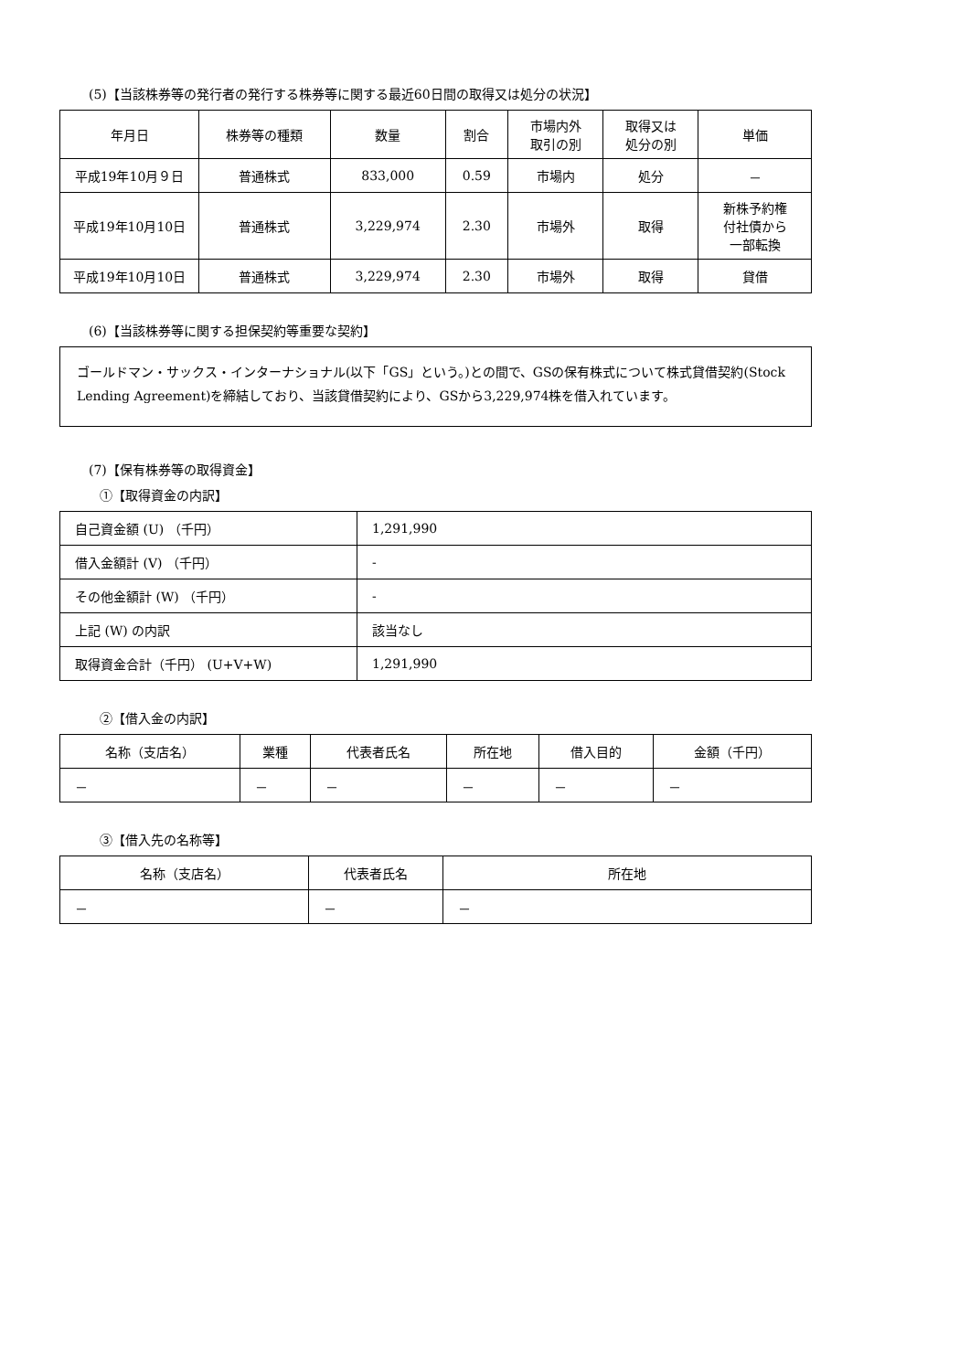(5)【当該株券等の発行者の発行する株券等に関する最近60日間の取得又は処分の状況】
| 年月日 | 株券等の種類 | 数量 | 割合 | 市場内外 取引の別 | 取得又は 処分の別 | 単価 |
| --- | --- | --- | --- | --- | --- | --- |
| 平成19年10月９日 | 普通株式 | 833,000 | 0.59 | 市場内 | 処分 | － |
| 平成19年10月10日 | 普通株式 | 3,229,974 | 2.30 | 市場外 | 取得 | 新株予約権 付社債から 一部転換 |
| 平成19年10月10日 | 普通株式 | 3,229,974 | 2.30 | 市場外 | 取得 | 貸借 |
(6)【当該株券等に関する担保契約等重要な契約】
ゴールドマン・サックス・インターナショナル(以下「GS」という。)との間で、GSの保有株式について株式貸借契約(Stock Lending Agreement)を締結しており、当該貸借契約により、GSから3,229,974株を借入れています。
(7)【保有株券等の取得資金】
①【取得資金の内訳】
| 自己資金額 (U) （千円） | 1,291,990 |
| 借入金額計 (V) （千円） | - |
| その他金額計 (W) （千円） | - |
| 上記 (W) の内訳 | 該当なし |
| 取得資金合計（千円） (U+V+W) | 1,291,990 |
②【借入金の内訳】
| 名称（支店名） | 業種 | 代表者氏名 | 所在地 | 借入目的 | 金額（千円） |
| --- | --- | --- | --- | --- | --- |
| － | － | － | － | － | － |
③【借入先の名称等】
| 名称（支店名） | 代表者氏名 | 所在地 |
| --- | --- | --- |
| － | － | － |